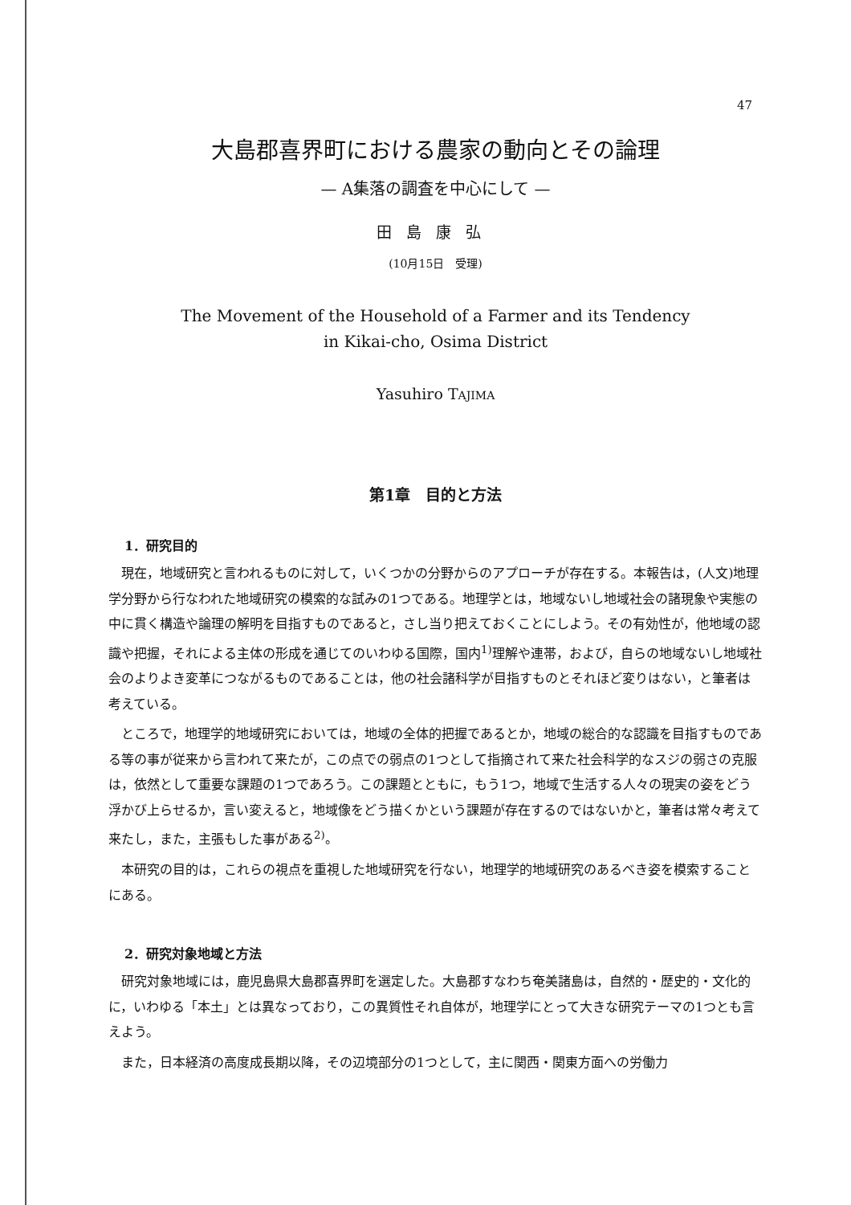47
大島郡喜界町における農家の動向とその論理
— A集落の調査を中心にして —
田島康弘
(10月15日　受理)
The Movement of the Household of a Farmer and its Tendency
in Kikai-cho, Osima District
Yasuhiro TAJIMA
第1章　目的と方法
1．研究目的
現在，地域研究と言われるものに対して，いくつかの分野からのアプローチが存在する。本報告は，(人文)地理学分野から行なわれた地域研究の模索的な試みの1つである。地理学とは，地域ないし地域社会の諸現象や実態の中に貫く構造や論理の解明を目指すものであると，さし当り把えておくことにしよう。その有効性が，他地域の認識や把握，それによる主体の形成を通じてのいわゆる国際，国内<sup>1)</sup>理解や連帯，および，自らの地域ないし地域社会のよりよき変革につながるものであることは，他の社会諸科学が目指すものとそれほど変りはない，と筆者は考えている。
ところで，地理学的地域研究においては，地域の全体的把握であるとか，地域の総合的な認識を目指すものである等の事が従来から言われて来たが，この点での弱点の1つとして指摘されて来た社会科学的なスジの弱さの克服は，依然として重要な課題の1つであろう。この課題とともに，もう1つ，地域で生活する人々の現実の姿をどう浮かび上らせるか，言い変えると，地域像をどう描くかという課題が存在するのではないかと，筆者は常々考えて来たし，また，主張もした事がある<sup>2)</sup>。
本研究の目的は，これらの視点を重視した地域研究を行ない，地理学的地域研究のあるべき姿を模索することにある。
2．研究対象地域と方法
研究対象地域には，鹿児島県大島郡喜界町を選定した。大島郡すなわち奄美諸島は，自然的・歴史的・文化的に，いわゆる「本土」とは異なっており，この異質性それ自体が，地理学にとって大きな研究テーマの1つとも言えよう。
また，日本経済の高度成長期以降，その辺境部分の1つとして，主に関西・関東方面への労働力